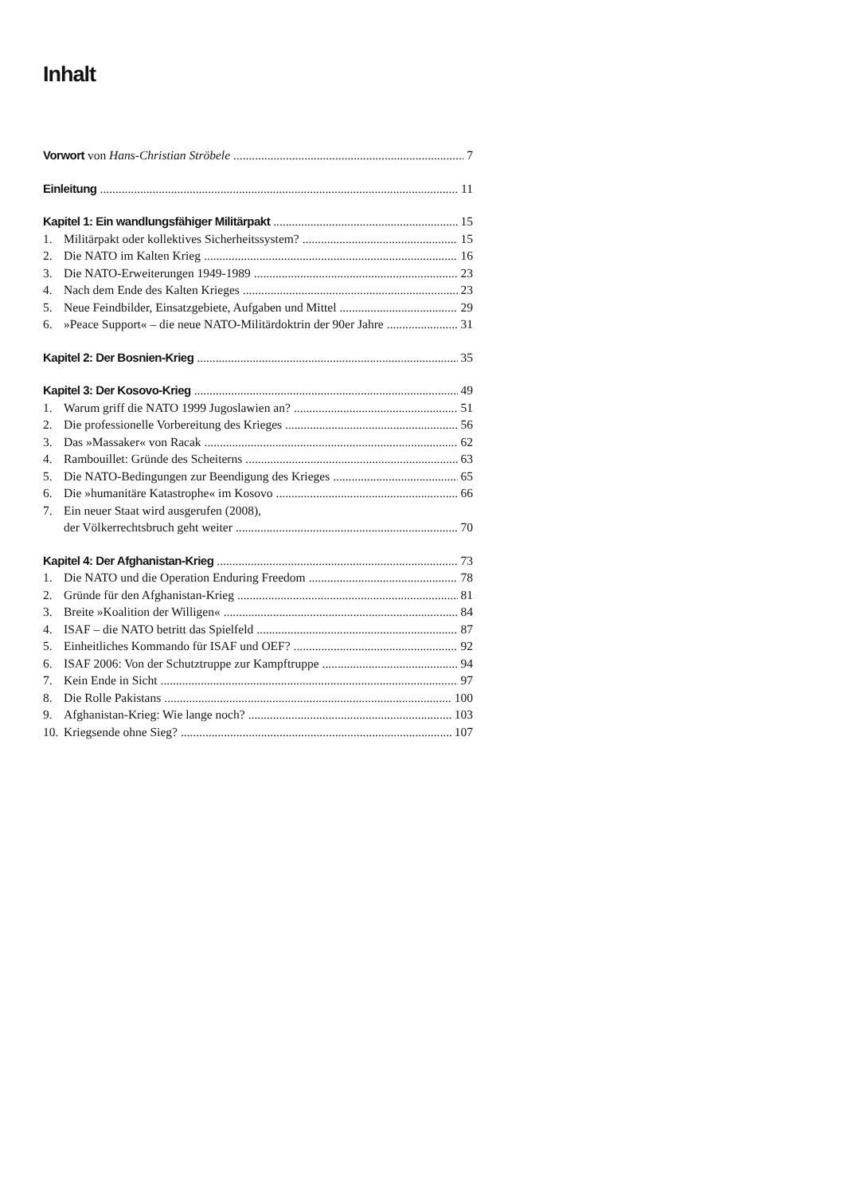Inhalt
Vorwort von Hans-Christian Ströbele 7
Einleitung 11
Kapitel 1: Ein wandlungsfähiger Militärpakt 15
1. Militärpakt oder kollektives Sicherheitssystem? 15
2. Die NATO im Kalten Krieg 16
3. Die NATO-Erweiterungen 1949-1989 23
4. Nach dem Ende des Kalten Krieges 23
5. Neue Feindbilder, Einsatzgebiete, Aufgaben und Mittel 29
6. »Peace Support« – die neue NATO-Militärdoktrin der 90er Jahre 31
Kapitel 2: Der Bosnien-Krieg 35
Kapitel 3: Der Kosovo-Krieg 49
1. Warum griff die NATO 1999 Jugoslawien an? 51
2. Die professionelle Vorbereitung des Krieges 56
3. Das »Massaker« von Racak 62
4. Rambouillet: Gründe des Scheiterns 63
5. Die NATO-Bedingungen zur Beendigung des Krieges 65
6. Die »humanitäre Katastrophe« im Kosovo 66
7. Ein neuer Staat wird ausgerufen (2008),
der Völkerrechtsbruch geht weiter 70
Kapitel 4: Der Afghanistan-Krieg 73
1. Die NATO und die Operation Enduring Freedom 78
2. Gründe für den Afghanistan-Krieg 81
3. Breite »Koalition der Willigen« 84
4. ISAF – die NATO betritt das Spielfeld 87
5. Einheitliches Kommando für ISAF und OEF? 92
6. ISAF 2006: Von der Schutztruppe zur Kampftruppe 94
7. Kein Ende in Sicht 97
8. Die Rolle Pakistans 100
9. Afghanistan-Krieg: Wie lange noch? 103
10. Kriegsende ohne Sieg? 107